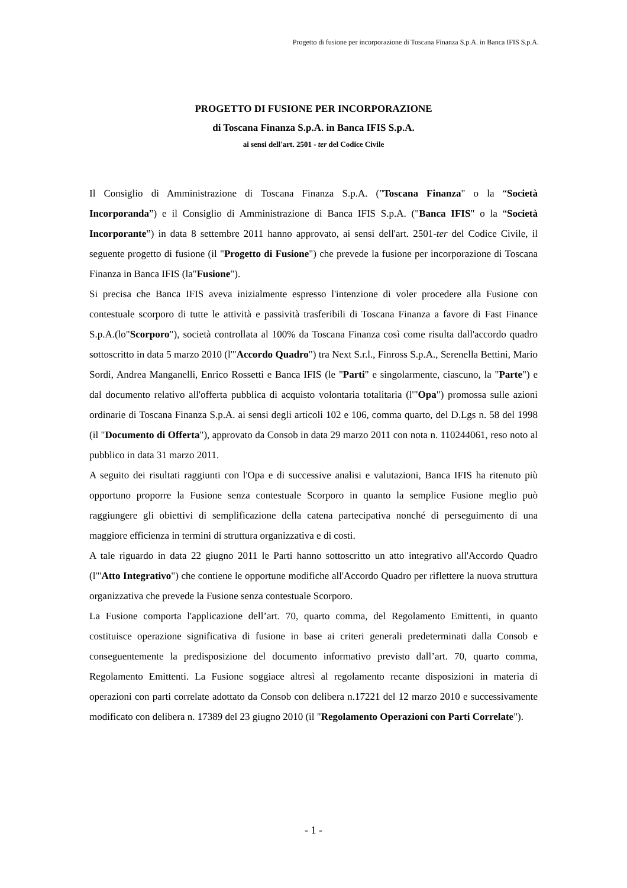Progetto di fusione per incorporazione di Toscana Finanza S.p.A. in Banca IFIS S.p.A.
PROGETTO DI FUSIONE PER INCORPORAZIONE
di Toscana Finanza S.p.A. in Banca IFIS S.p.A.
ai sensi dell'art. 2501 - ter del Codice Civile
Il Consiglio di Amministrazione di Toscana Finanza S.p.A. ("Toscana Finanza" o la “Società Incorporanda”) e il Consiglio di Amministrazione di Banca IFIS S.p.A. ("Banca IFIS" o la “Società Incorporante”) in data 8 settembre 2011 hanno approvato, ai sensi dell'art. 2501-ter del Codice Civile, il seguente progetto di fusione (il "Progetto di Fusione") che prevede la fusione per incorporazione di Toscana Finanza in Banca IFIS (la"Fusione").
Si precisa che Banca IFIS aveva inizialmente espresso l'intenzione di voler procedere alla Fusione con contestuale scorporo di tutte le attività e passività trasferibili di Toscana Finanza a favore di Fast Finance S.p.A.(lo"Scorporo"), società controllata al 100% da Toscana Finanza così come risulta dall'accordo quadro sottoscritto in data 5 marzo 2010 (l'"Accordo Quadro") tra Next S.r.l., Finross S.p.A., Serenella Bettini, Mario Sordi, Andrea Manganelli, Enrico Rossetti e Banca IFIS (le "Parti" e singolarmente, ciascuno, la "Parte") e dal documento relativo all'offerta pubblica di acquisto volontaria totalitaria (l'"Opa") promossa sulle azioni ordinarie di Toscana Finanza S.p.A. ai sensi degli articoli 102 e 106, comma quarto, del D.Lgs n. 58 del 1998 (il "Documento di Offerta"), approvato da Consob in data 29 marzo 2011 con nota n. 110244061, reso noto al pubblico in data 31 marzo 2011.
A seguito dei risultati raggiunti con l'Opa e di successive analisi e valutazioni, Banca IFIS ha ritenuto più opportuno proporre la Fusione senza contestuale Scorporo in quanto la semplice Fusione meglio può raggiungere gli obiettivi di semplificazione della catena partecipativa nonché di perseguimento di una maggiore efficienza in termini di struttura organizzativa e di costi.
A tale riguardo in data 22 giugno 2011 le Parti hanno sottoscritto un atto integrativo all'Accordo Quadro (l'"Atto Integrativo") che contiene le opportune modifiche all'Accordo Quadro per riflettere la nuova struttura organizzativa che prevede la Fusione senza contestuale Scorporo.
La Fusione comporta l'applicazione dell’art. 70, quarto comma, del Regolamento Emittenti, in quanto costituisce operazione significativa di fusione in base ai criteri generali predeterminati dalla Consob e conseguentemente la predisposizione del documento informativo previsto dall’art. 70, quarto comma, Regolamento Emittenti. La Fusione soggiace altresì al regolamento recante disposizioni in materia di operazioni con parti correlate adottato da Consob con delibera n.17221 del 12 marzo 2010 e successivamente modificato con delibera n. 17389 del 23 giugno 2010 (il "Regolamento Operazioni con Parti Correlate").
- 1 -